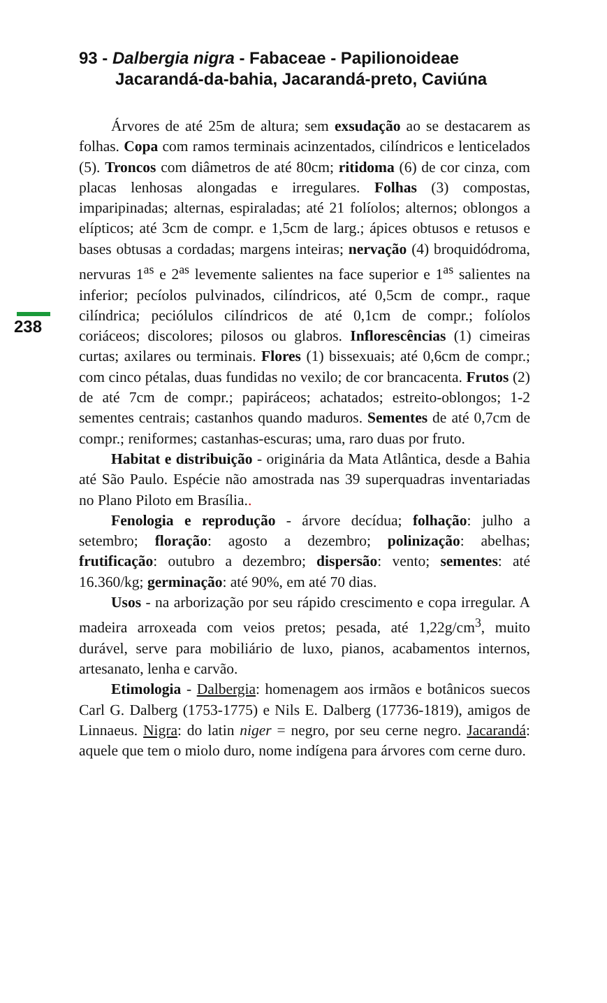93 - Dalbergia nigra - Fabaceae - Papilionoideae
Jacarandá-da-bahia, Jacarandá-preto, Caviúna
238
Árvores de até 25m de altura; sem exsudação ao se destacarem as folhas. Copa com ramos terminais acinzentados, cilíndricos e lenticelados (5). Troncos com diâmetros de até 80cm; ritidoma (6) de cor cinza, com placas lenhosas alongadas e irregulares. Folhas (3) compostas, imparipinadas; alternas, espiraladas; até 21 folíolos; alternos; oblongos a elípticos; até 3cm de compr. e 1,5cm de larg.; ápices obtusos e retusos e bases obtusas a cordadas; margens inteiras; nervação (4) broquidódroma, nervuras 1<sup>as</sup> e 2<sup>as</sup> levemente salientes na face superior e 1<sup>as</sup> salientes na inferior; pecíolos pulvinados, cilíndricos, até 0,5cm de compr., raque cilíndrica; peciólulos cilíndricos de até 0,1cm de compr.; folíolos coriáceos; discolores; pilosos ou glabros. Inflorescências (1) cimeiras curtas; axilares ou terminais. Flores (1) bissexuais; até 0,6cm de compr.; com cinco pétalas, duas fundidas no vexilo; de cor brancacenta. Frutos (2) de até 7cm de compr.; papiráceos; achatados; estreito-oblongos; 1-2 sementes centrais; castanhos quando maduros. Sementes de até 0,7cm de compr.; reniformes; castanhas-escuras; uma, raro duas por fruto.
Habitat e distribuição - originária da Mata Atlântica, desde a Bahia até São Paulo. Espécie não amostrada nas 39 superquadras inventariadas no Plano Piloto em Brasília..
Fenologia e reprodução - árvore decídua; folhação: julho a setembro; floração: agosto a dezembro; polinização: abelhas; frutificação: outubro a dezembro; dispersão: vento; sementes: até 16.360/kg; germinação: até 90%, em até 70 dias.
Usos - na arborização por seu rápido crescimento e copa irregular. A madeira arroxeada com veios pretos; pesada, até 1,22g/cm<sup>3</sup>, muito durável, serve para mobiliário de luxo, pianos, acabamentos internos, artesanato, lenha e carvão.
Etimologia - Dalbergia: homenagem aos irmãos e botânicos suecos Carl G. Dalberg (1753-1775) e Nils E. Dalberg (17736-1819), amigos de Linnaeus. Nigra: do latin niger = negro, por seu cerne negro. Jacarandá: aquele que tem o miolo duro, nome indígena para árvores com cerne duro.